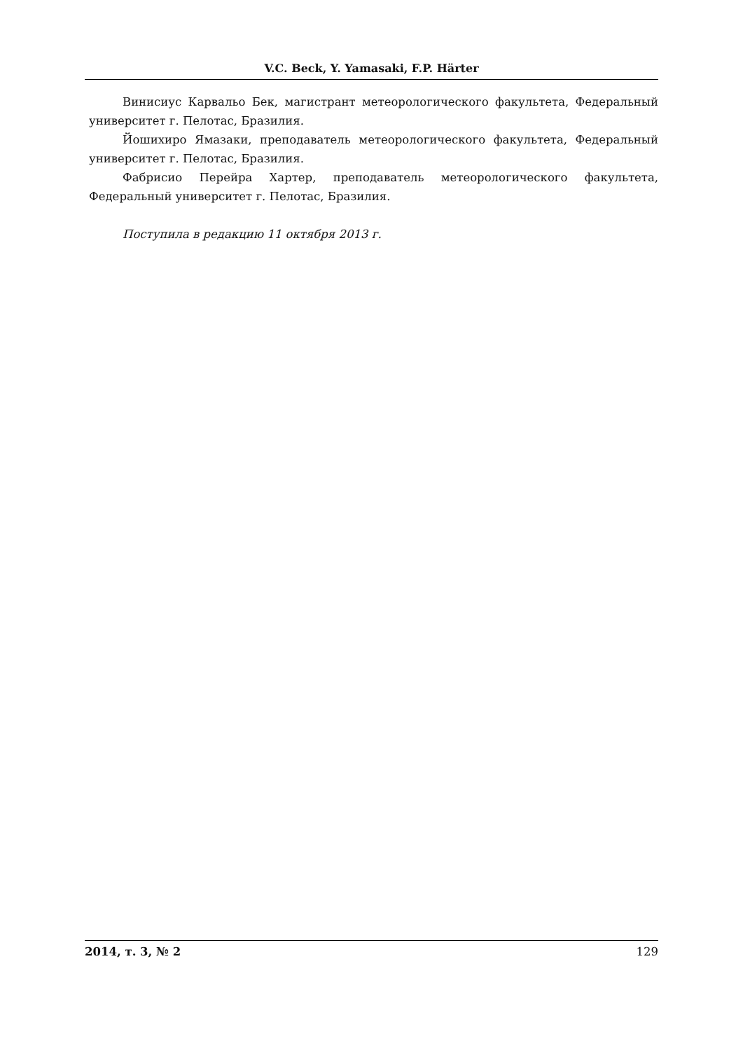V.C. Beck, Y. Yamasaki, F.P. Härter
Винисиус Карвальо Бек, магистрант метеорологического факультета, Федеральный университет г. Пелотас, Бразилия.
Йошихиро Ямазаки, преподаватель метеорологического факультета, Федеральный университет г. Пелотас, Бразилия.
Фабрисио Перейра Хартер, преподаватель метеорологического факультета, Федеральный университет г. Пелотас, Бразилия.
Поступила в редакцию 11 октября 2013 г.
2014, т. 3, № 2 129